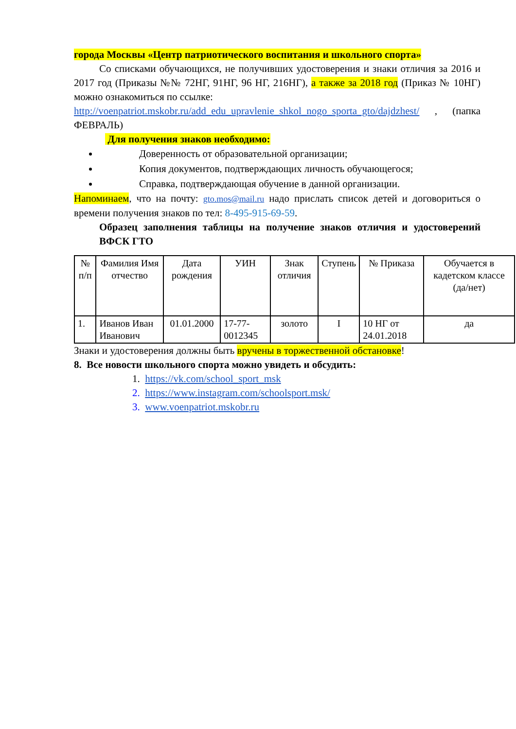города Москвы «Центр патриотического воспитания и школьного спорта»
Со списками обучающихся, не получивших удостоверения и знаки отличия за 2016 и 2017 год (Приказы №№ 72НГ, 91НГ, 96 НГ, 216НГ), а также за 2018 год (Приказ № 10НГ) можно ознакомиться по ссылке:
http://voenpatriot.mskobr.ru/add_edu_upravlenie_shkol_nogo_sporta_gto/dajdzhest/ , (папка ФЕВРАЛЬ)
Для получения знаков необходимо:
Доверенность от образовательной организации;
Копия документов, подтверждающих личность обучающегося;
Справка, подтверждающая обучение в данной организации.
Напоминаем, что на почту: gto.mos@mail.ru надо прислать список детей и договориться о времени получения знаков по тел: 8-495-915-69-59.
Образец заполнения таблицы на получение знаков отличия и удостоверений ВФСК ГТО
| № п/п | Фамилия Имя отчество | Дата рождения | УИН | Знак отличия | Ступень | № Приказа | Обучается в кадетском классе (да/нет) |
| 1. | Иванов Иван Иванович | 01.01.2000 | 17-77-0012345 | золото | I | 10 НГ от 24.01.2018 | да |
Знаки и удостоверения должны быть вручены в торжественной обстановке!
8. Все новости школьного спорта можно увидеть и обсудить:
1. https://vk.com/school_sport_msk
2. https://www.instagram.com/schoolsport.msk/
3. www.voenpatriot.mskobr.ru